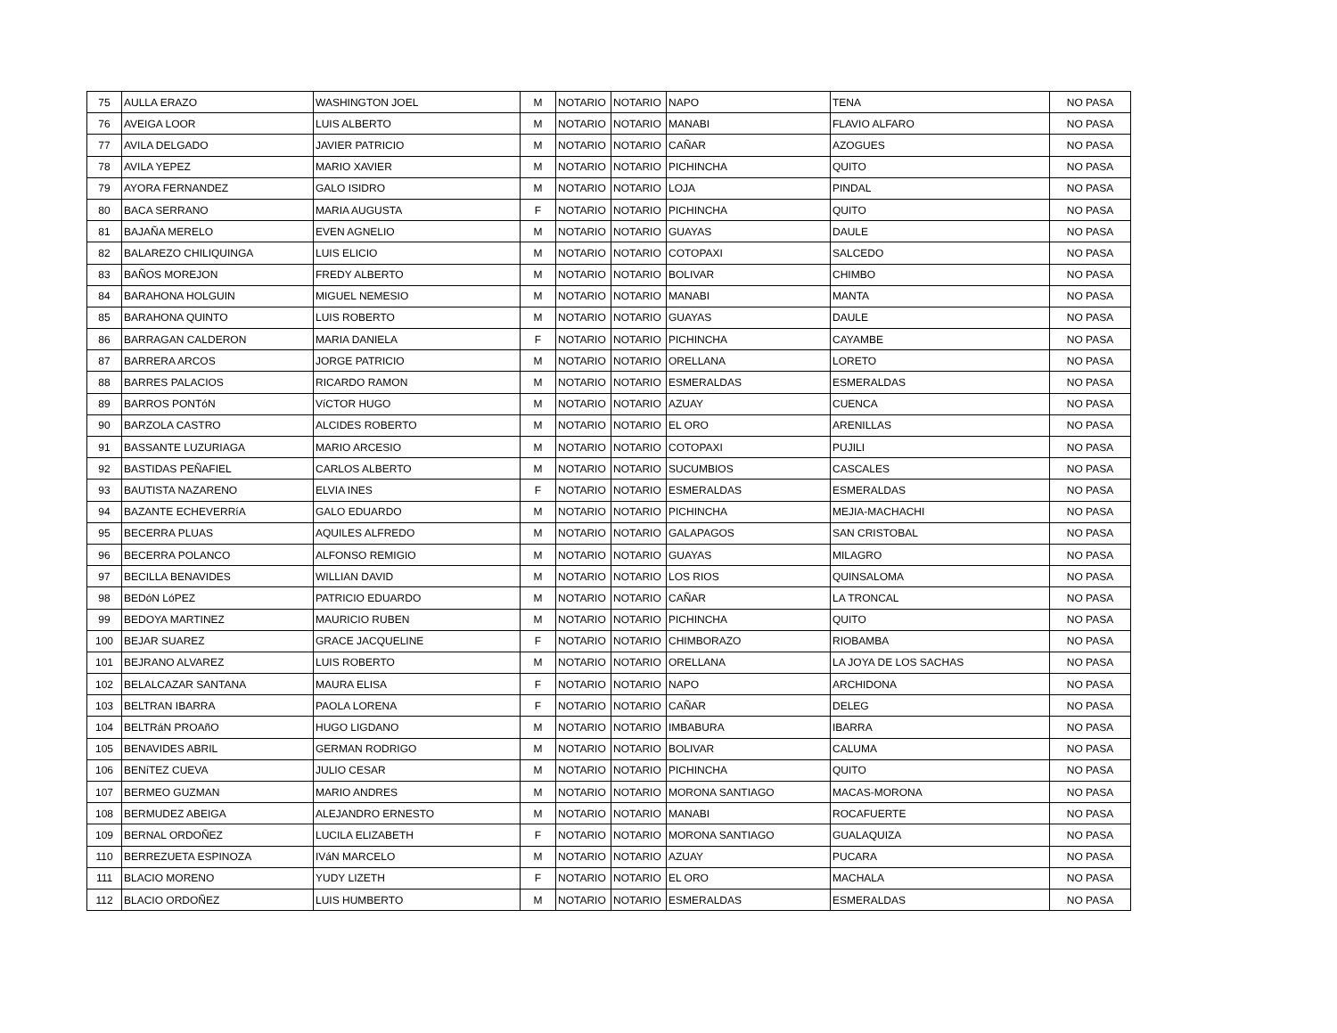| 75 | AULLA ERAZO | WASHINGTON JOEL | M | NOTARIO | NOTARIO | NAPO | TENA | NO PASA |
| 76 | AVEIGA LOOR | LUIS ALBERTO | M | NOTARIO | NOTARIO | MANABI | FLAVIO ALFARO | NO PASA |
| 77 | AVILA DELGADO | JAVIER PATRICIO | M | NOTARIO | NOTARIO | CAÑAR | AZOGUES | NO PASA |
| 78 | AVILA YEPEZ | MARIO XAVIER | M | NOTARIO | NOTARIO | PICHINCHA | QUITO | NO PASA |
| 79 | AYORA FERNANDEZ | GALO ISIDRO | M | NOTARIO | NOTARIO | LOJA | PINDAL | NO PASA |
| 80 | BACA SERRANO | MARIA AUGUSTA | F | NOTARIO | NOTARIO | PICHINCHA | QUITO | NO PASA |
| 81 | BAJAÑA MERELO | EVEN AGNELIO | M | NOTARIO | NOTARIO | GUAYAS | DAULE | NO PASA |
| 82 | BALAREZO CHILIQUINGA | LUIS ELICIO | M | NOTARIO | NOTARIO | COTOPAXI | SALCEDO | NO PASA |
| 83 | BAÑOS MOREJON | FREDY ALBERTO | M | NOTARIO | NOTARIO | BOLIVAR | CHIMBO | NO PASA |
| 84 | BARAHONA HOLGUIN | MIGUEL NEMESIO | M | NOTARIO | NOTARIO | MANABI | MANTA | NO PASA |
| 85 | BARAHONA QUINTO | LUIS ROBERTO | M | NOTARIO | NOTARIO | GUAYAS | DAULE | NO PASA |
| 86 | BARRAGAN CALDERON | MARIA DANIELA | F | NOTARIO | NOTARIO | PICHINCHA | CAYAMBE | NO PASA |
| 87 | BARRERA ARCOS | JORGE PATRICIO | M | NOTARIO | NOTARIO | ORELLANA | LORETO | NO PASA |
| 88 | BARRES PALACIOS | RICARDO RAMON | M | NOTARIO | NOTARIO | ESMERALDAS | ESMERALDAS | NO PASA |
| 89 | BARROS PONTóN | VíCTOR HUGO | M | NOTARIO | NOTARIO | AZUAY | CUENCA | NO PASA |
| 90 | BARZOLA CASTRO | ALCIDES ROBERTO | M | NOTARIO | NOTARIO | EL ORO | ARENILLAS | NO PASA |
| 91 | BASSANTE LUZURIAGA | MARIO ARCESIO | M | NOTARIO | NOTARIO | COTOPAXI | PUJILI | NO PASA |
| 92 | BASTIDAS PEÑAFIEL | CARLOS ALBERTO | M | NOTARIO | NOTARIO | SUCUMBIOS | CASCALES | NO PASA |
| 93 | BAUTISTA NAZARENO | ELVIA INES | F | NOTARIO | NOTARIO | ESMERALDAS | ESMERALDAS | NO PASA |
| 94 | BAZANTE ECHEVERRíA | GALO EDUARDO | M | NOTARIO | NOTARIO | PICHINCHA | MEJIA-MACHACHI | NO PASA |
| 95 | BECERRA PLUAS | AQUILES ALFREDO | M | NOTARIO | NOTARIO | GALAPAGOS | SAN CRISTOBAL | NO PASA |
| 96 | BECERRA POLANCO | ALFONSO REMIGIO | M | NOTARIO | NOTARIO | GUAYAS | MILAGRO | NO PASA |
| 97 | BECILLA BENAVIDES | WILLIAN DAVID | M | NOTARIO | NOTARIO | LOS RIOS | QUINSALOMA | NO PASA |
| 98 | BEDóN LóPEZ | PATRICIO EDUARDO | M | NOTARIO | NOTARIO | CAÑAR | LA TRONCAL | NO PASA |
| 99 | BEDOYA MARTINEZ | MAURICIO RUBEN | M | NOTARIO | NOTARIO | PICHINCHA | QUITO | NO PASA |
| 100 | BEJAR SUAREZ | GRACE JACQUELINE | F | NOTARIO | NOTARIO | CHIMBORAZO | RIOBAMBA | NO PASA |
| 101 | BEJRANO ALVAREZ | LUIS ROBERTO | M | NOTARIO | NOTARIO | ORELLANA | LA JOYA DE LOS SACHAS | NO PASA |
| 102 | BELALCAZAR SANTANA | MAURA ELISA | F | NOTARIO | NOTARIO | NAPO | ARCHIDONA | NO PASA |
| 103 | BELTRAN IBARRA | PAOLA LORENA | F | NOTARIO | NOTARIO | CAÑAR | DELEG | NO PASA |
| 104 | BELTRáN PROAñO | HUGO LIGDANO | M | NOTARIO | NOTARIO | IMBABURA | IBARRA | NO PASA |
| 105 | BENAVIDES ABRIL | GERMAN RODRIGO | M | NOTARIO | NOTARIO | BOLIVAR | CALUMA | NO PASA |
| 106 | BENíTEZ CUEVA | JULIO CESAR | M | NOTARIO | NOTARIO | PICHINCHA | QUITO | NO PASA |
| 107 | BERMEO GUZMAN | MARIO ANDRES | M | NOTARIO | NOTARIO | MORONA SANTIAGO | MACAS-MORONA | NO PASA |
| 108 | BERMUDEZ ABEIGA | ALEJANDRO ERNESTO | M | NOTARIO | NOTARIO | MANABI | ROCAFUERTE | NO PASA |
| 109 | BERNAL ORDOÑEZ | LUCILA ELIZABETH | F | NOTARIO | NOTARIO | MORONA SANTIAGO | GUALAQUIZA | NO PASA |
| 110 | BERREZUETA ESPINOZA | IVáN MARCELO | M | NOTARIO | NOTARIO | AZUAY | PUCARA | NO PASA |
| 111 | BLACIO MORENO | YUDY LIZETH | F | NOTARIO | NOTARIO | EL ORO | MACHALA | NO PASA |
| 112 | BLACIO ORDOÑEZ | LUIS HUMBERTO | M | NOTARIO | NOTARIO | ESMERALDAS | ESMERALDAS | NO PASA |